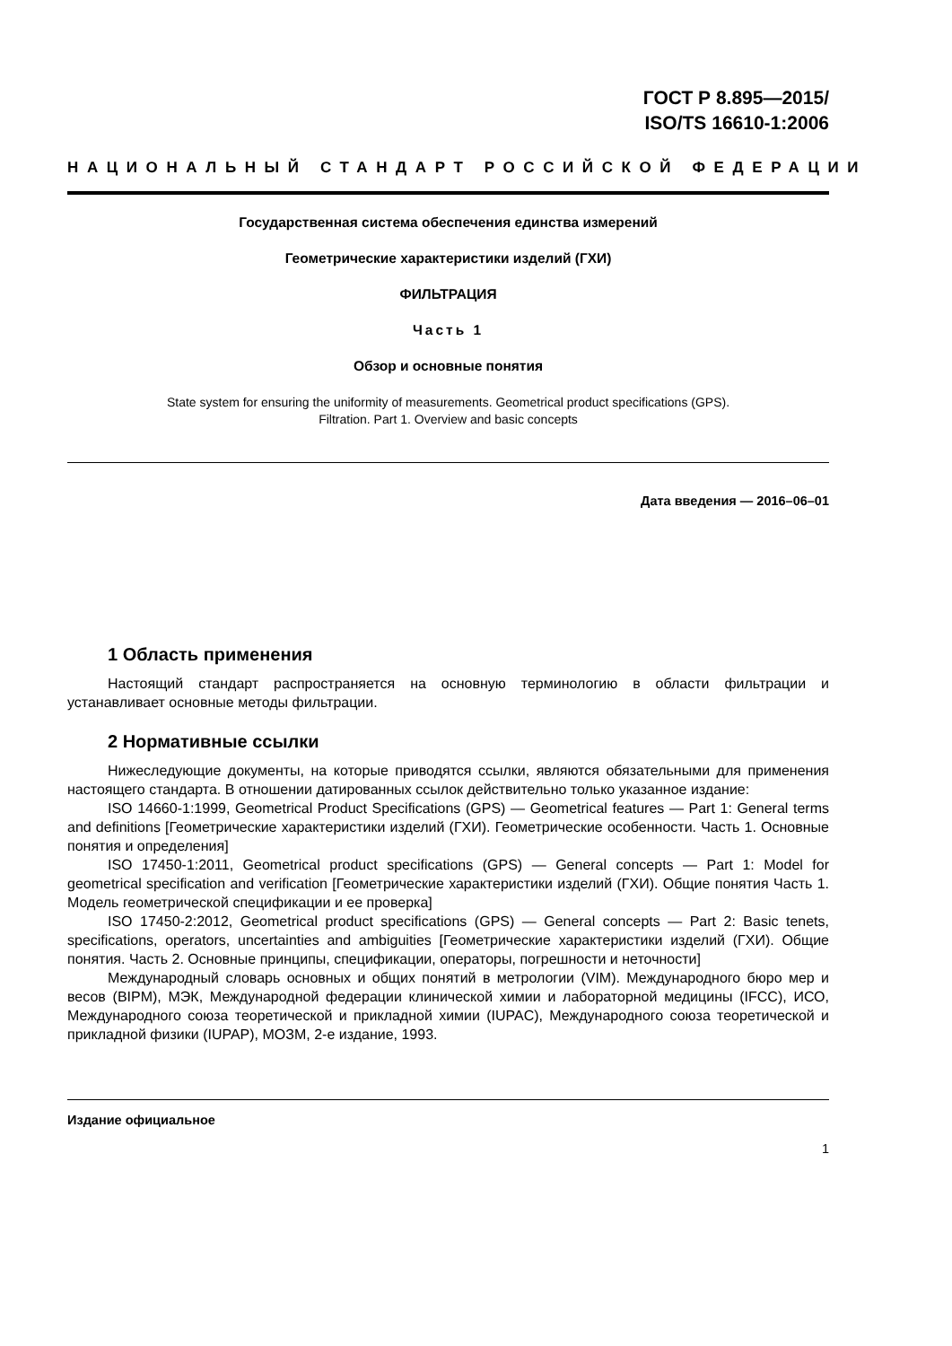ГОСТ Р 8.895—2015/
ISO/TS 16610-1:2006
НАЦИОНАЛЬНЫЙ СТАНДАРТ РОССИЙСКОЙ ФЕДЕРАЦИИ
Государственная система обеспечения единства измерений
Геометрические характеристики изделий (ГХИ)
ФИЛЬТРАЦИЯ
Часть 1
Обзор и основные понятия
State system for ensuring the uniformity of measurements. Geometrical product specifications (GPS).
Filtration. Part 1. Overview and basic concepts
Дата введения — 2016–06–01
1 Область применения
Настоящий стандарт распространяется на основную терминологию в области фильтрации и устанавливает основные методы фильтрации.
2 Нормативные ссылки
Нижеследующие документы, на которые приводятся ссылки, являются обязательными для применения настоящего стандарта. В отношении датированных ссылок действительно только указанное издание:
ISO 14660-1:1999, Geometrical Product Specifications (GPS) — Geometrical features — Part 1: General terms and definitions [Геометрические характеристики изделий (ГХИ). Геометрические особенности. Часть 1. Основные понятия и определения]
ISO 17450-1:2011, Geometrical product specifications (GPS) — General concepts — Part 1: Model for geometrical specification and verification [Геометрические характеристики изделий (ГХИ). Общие понятия Часть 1. Модель геометрической спецификации и ее проверка]
ISO 17450-2:2012, Geometrical product specifications (GPS) — General concepts — Part 2: Basic tenets, specifications, operators, uncertainties and ambiguities [Геометрические характеристики изделий (ГХИ). Общие понятия. Часть 2. Основные принципы, спецификации, операторы, погрешности и неточности]
Международный словарь основных и общих понятий в метрологии (VIM). Международного бюро мер и весов (BIPM), МЭК, Международной федерации клинической химии и лабораторной медицины (IFCC), ИСО, Международного союза теоретической и прикладной химии (IUPAC), Международного союза теоретической и прикладной физики (IUPAP), МОЗМ, 2-е издание, 1993.
Издание официальное
1